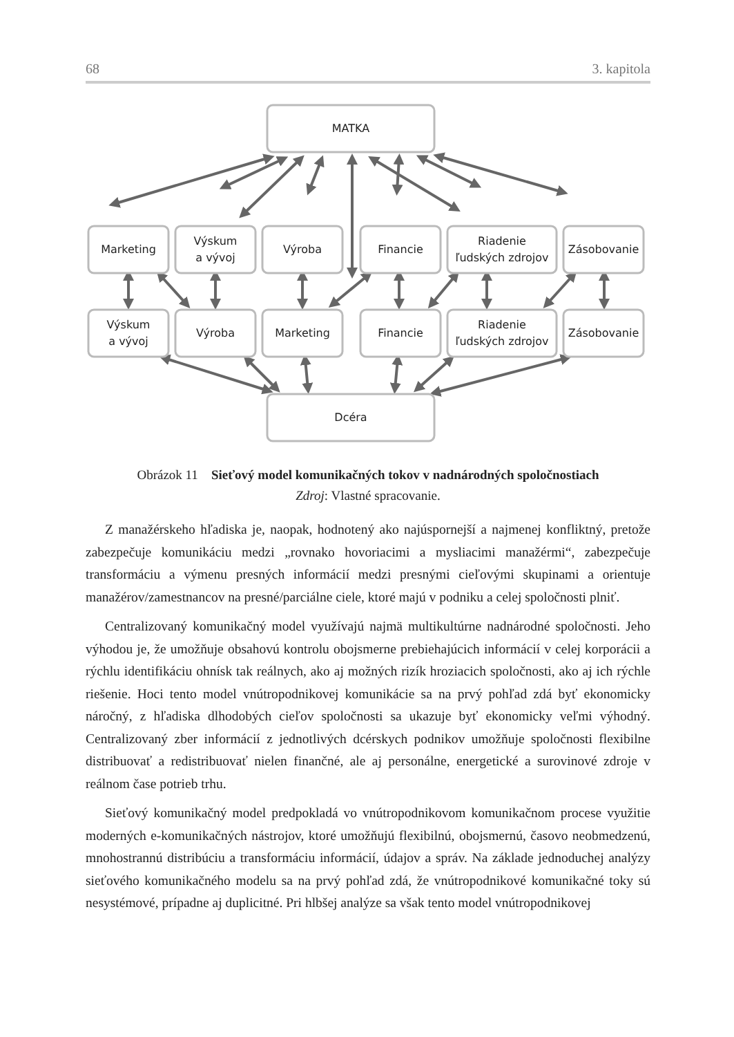68 3. kapitola
MATKA
Marketing
Výskum
a vývoj
Výroba
Financie
Riadenie
ľudských zdrojov
Zásobovanie
Výskum
a vývoj
Výroba
Marketing
Financie
Riadenie
ľudských zdrojov
Zásobovanie
Dcéra
Obrázok 11 Sieťový model komunikačných tokov v nadnárodných spoločnostiach
Zdroj: Vlastné spracovanie.
Z manažérskeho hľadiska je, naopak, hodnotený ako najúspornejší a najmenej konfliktný, pretože zabezpečuje komunikáciu medzi „rovnako hovoriacimi a mysliacimi manažérmi“, zabezpečuje transformáciu a výmenu presných informácií medzi presnými cieľovými skupinami a orientuje manažérov/zamestnancov na presné/parciálne ciele, ktoré majú v podniku a celej spoločnosti plniť.
Centralizovaný komunikačný model využívajú najmä multikultúrne nadnárodné spoločnosti. Jeho výhodou je, že umožňuje obsahovú kontrolu obojsmerne prebiehajúcich informácií v celej korporácii a rýchlu identifikáciu ohnísk tak reálnych, ako aj možných rizík hroziacich spoločnosti, ako aj ich rýchle riešenie. Hoci tento model vnútropodnikovej komunikácie sa na prvý pohľad zdá byť ekonomicky náročný, z hľadiska dlhodobých cieľov spoločnosti sa ukazuje byť ekonomicky veľmi výhodný. Centralizovaný zber informácií z jednotlivých dcérskych podnikov umožňuje spoločnosti flexibilne distribuovať a redistribuovať nielen finančné, ale aj personálne, energetické a surovinové zdroje v reálnom čase potrieb trhu.
Sieťový komunikačný model predpokladá vo vnútropodnikovom komunikačnom procese využitie moderných e-komunikačných nástrojov, ktoré umožňujú flexibilnú, obojsmernú, časovo neobmedzenú, mnohostrannú distribúciu a transformáciu informácií, údajov a správ. Na základe jednoduchej analýzy sieťového komunikačného modelu sa na prvý pohľad zdá, že vnútropodnikové komunikačné toky sú nesystémové, prípadne aj duplicitné. Pri hlbšej analýze sa však tento model vnútropodnikovej